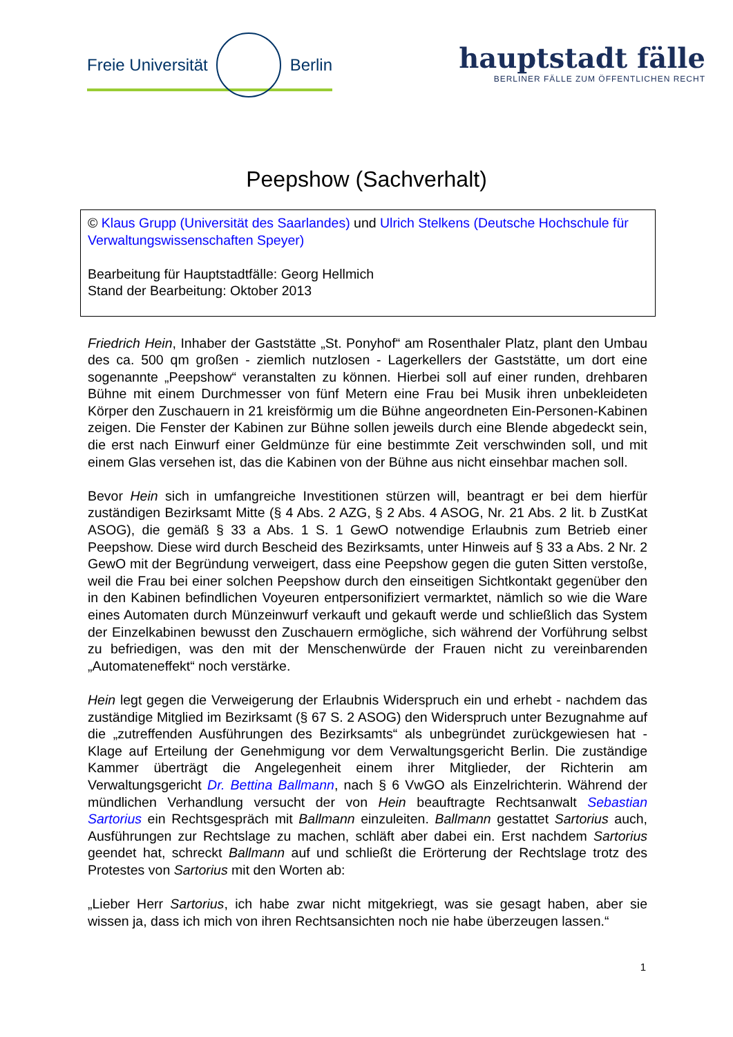Freie Universität Berlin
hauptstadt fälle
BERLINER FÄLLE ZUM ÖFFENTLICHEN RECHT
Peepshow (Sachverhalt)
© Klaus Grupp (Universität des Saarlandes) und Ulrich Stelkens (Deutsche Hochschule für Verwaltungswissenschaften Speyer)
Bearbeitung für Hauptstadtfälle: Georg Hellmich
Stand der Bearbeitung: Oktober 2013
Friedrich Hein, Inhaber der Gaststätte „St. Ponyhof“ am Rosenthaler Platz, plant den Umbau des ca. 500 qm großen - ziemlich nutzlosen - Lagerkellers der Gaststätte, um dort eine sogenannte „Peepshow“ veranstalten zu können. Hierbei soll auf einer runden, drehbaren Bühne mit einem Durchmesser von fünf Metern eine Frau bei Musik ihren unbekleideten Körper den Zuschauern in 21 kreisförmig um die Bühne angeordneten Ein-Personen-Kabinen zeigen. Die Fenster der Kabinen zur Bühne sollen jeweils durch eine Blende abgedeckt sein, die erst nach Einwurf einer Geldmünze für eine bestimmte Zeit verschwinden soll, und mit einem Glas versehen ist, das die Kabinen von der Bühne aus nicht einsehbar machen soll.
Bevor Hein sich in umfangreiche Investitionen stürzen will, beantragt er bei dem hierfür zuständigen Bezirksamt Mitte (§ 4 Abs. 2 AZG, § 2 Abs. 4 ASOG, Nr. 21 Abs. 2 lit. b ZustKat ASOG), die gemäß § 33 a Abs. 1 S. 1 GewO notwendige Erlaubnis zum Betrieb einer Peepshow. Diese wird durch Bescheid des Bezirksamts, unter Hinweis auf § 33 a Abs. 2 Nr. 2 GewO mit der Begründung verweigert, dass eine Peepshow gegen die guten Sitten verstoße, weil die Frau bei einer solchen Peepshow durch den einseitigen Sichtkontakt gegenüber den in den Kabinen befindlichen Voyeuren entpersonifiziert vermarktet, nämlich so wie die Ware eines Automaten durch Münzeinwurf verkauft und gekauft werde und schließlich das System der Einzelkabinen bewusst den Zuschauern ermögliche, sich während der Vorführung selbst zu befriedigen, was den mit der Menschenwürde der Frauen nicht zu vereinbarenden „Automateneffekt“ noch verstärke.
Hein legt gegen die Verweigerung der Erlaubnis Widerspruch ein und erhebt - nachdem das zuständige Mitglied im Bezirksamt (§ 67 S. 2 ASOG) den Widerspruch unter Bezugnahme auf die „zutreffenden Ausführungen des Bezirksamts“ als unbegründet zurückgewiesen hat - Klage auf Erteilung der Genehmigung vor dem Verwaltungsgericht Berlin. Die zuständige Kammer überträgt die Angelegenheit einem ihrer Mitglieder, der Richterin am Verwaltungsgericht Dr. Bettina Ballmann, nach § 6 VwGO als Einzelrichterin. Während der mündlichen Verhandlung versucht der von Hein beauftragte Rechtsanwalt Sebastian Sartorius ein Rechtsgespräch mit Ballmann einzuleiten. Ballmann gestattet Sartorius auch, Ausführungen zur Rechtslage zu machen, schläft aber dabei ein. Erst nachdem Sartorius geendet hat, schreckt Ballmann auf und schließt die Erörterung der Rechtslage trotz des Protestes von Sartorius mit den Worten ab:
„Lieber Herr Sartorius, ich habe zwar nicht mitgekriegt, was sie gesagt haben, aber sie wissen ja, dass ich mich von ihren Rechtsansichten noch nie habe überzeugen lassen.“
1